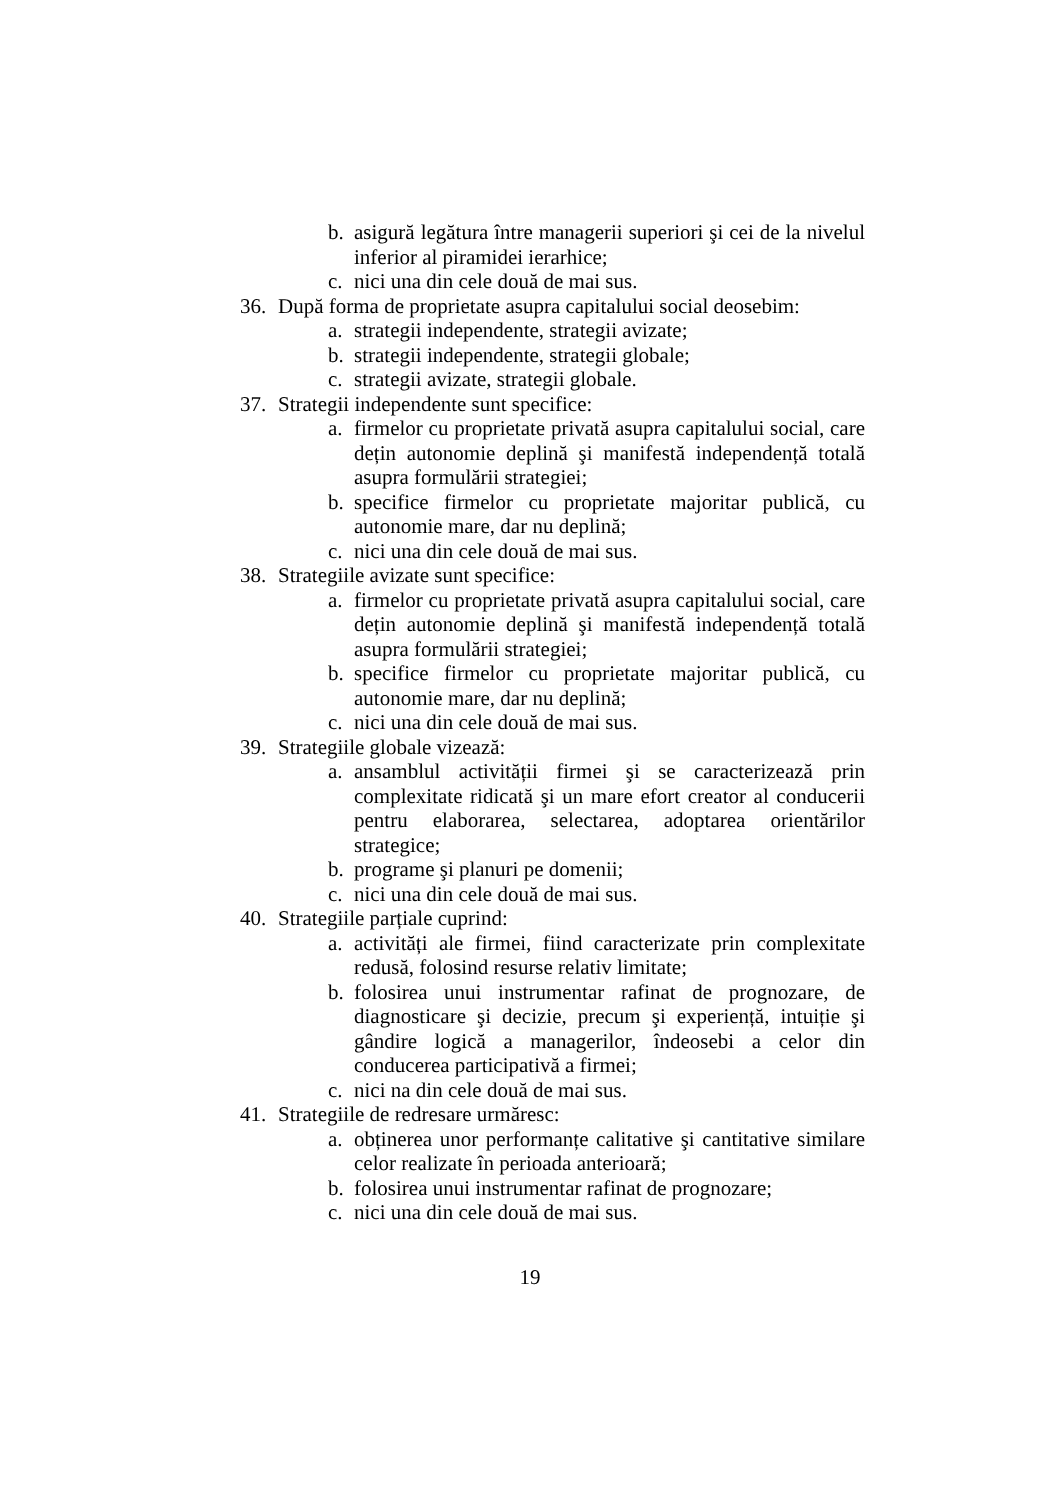b. asigură legătura între managerii superiori şi cei de la nivelul inferior al piramidei ierarhice;
c. nici una din cele două de mai sus.
36. După forma de proprietate asupra capitalului social deosebim:
a. strategii independente, strategii avizate;
b. strategii independente, strategii globale;
c. strategii avizate, strategii globale.
37. Strategii independente sunt specifice:
a. firmelor cu proprietate privată asupra capitalului social, care dețin autonomie deplină şi manifestă independență totală asupra formulării strategiei;
b. specifice firmelor cu proprietate majoritar publică, cu autonomie mare, dar nu deplină;
c. nici una din cele două de mai sus.
38. Strategiile avizate sunt specifice:
a. firmelor cu proprietate privată asupra capitalului social, care dețin autonomie deplină şi manifestă independență totală asupra formulării strategiei;
b. specifice firmelor cu proprietate majoritar publică, cu autonomie mare, dar nu deplină;
c. nici una din cele două de mai sus.
39. Strategiile globale vizează:
a. ansamblul activității firmei şi se caracterizează prin complexitate ridicată şi un mare efort creator al conducerii pentru elaborarea, selectarea, adoptarea orientărilor strategice;
b. programe şi planuri pe domenii;
c. nici una din cele două de mai sus.
40. Strategiile parțiale cuprind:
a. activități ale firmei, fiind caracterizate prin complexitate redusă, folosind resurse relativ limitate;
b. folosirea unui instrumentar rafinat de prognozare, de diagnosticare şi decizie, precum şi experiență, intuiție şi gândire logică a managerilor, îndeosebi a celor din conducerea participativă a firmei;
c. nici na din cele două de mai sus.
41. Strategiile de redresare urmăresc:
a. obținerea unor performanțe calitative şi cantitative similare celor realizate în perioada anterioară;
b. folosirea unui instrumentar rafinat de prognozare;
c. nici una din cele două de mai sus.
19